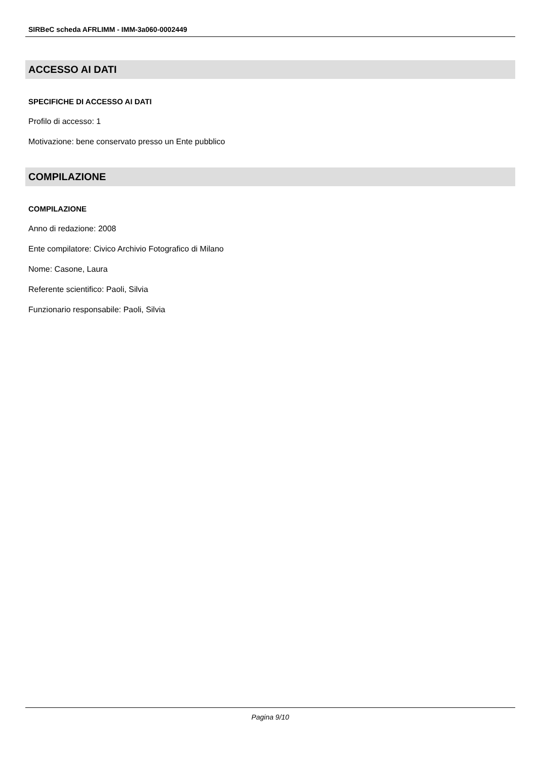SIRBeC scheda AFRLIMM - IMM-3a060-0002449
ACCESSO AI DATI
SPECIFICHE DI ACCESSO AI DATI
Profilo di accesso: 1
Motivazione: bene conservato presso un Ente pubblico
COMPILAZIONE
COMPILAZIONE
Anno di redazione: 2008
Ente compilatore: Civico Archivio Fotografico di Milano
Nome: Casone, Laura
Referente scientifico: Paoli, Silvia
Funzionario responsabile: Paoli, Silvia
Pagina 9/10